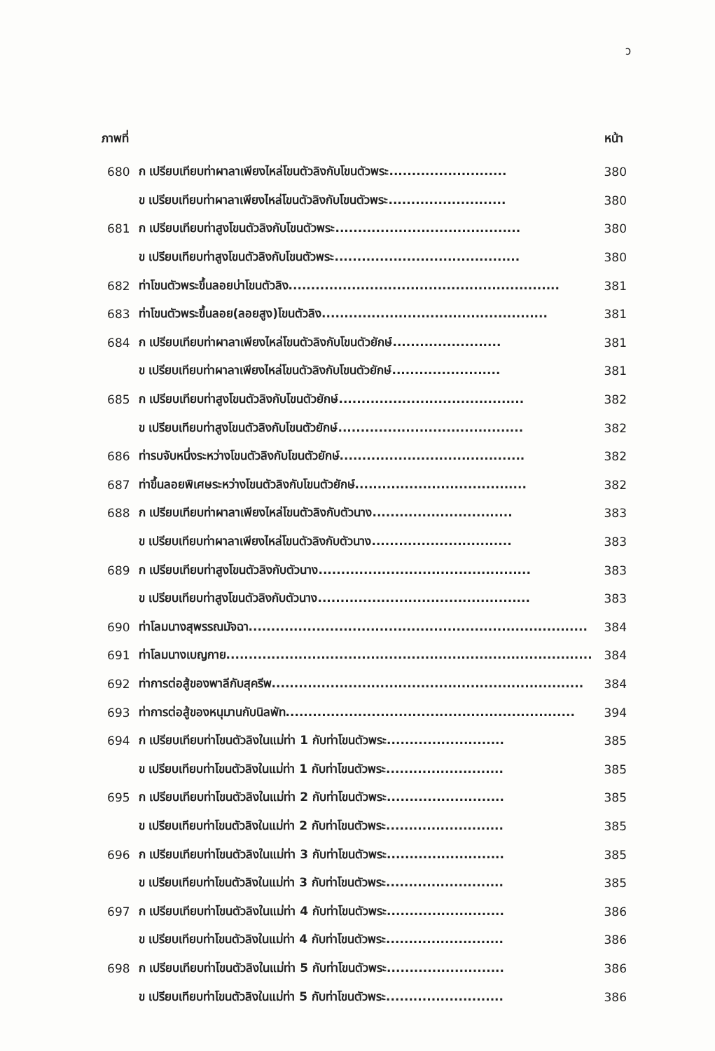ว
ภาพที่ หน้า
| 680 | ก เปรียบเทียบท่าผาลาเพียงไหล่โขนตัวลิงกับโขนตัวพระ.......................... | 380 |
| | ข เปรียบเทียบท่าผาลาเพียงไหล่โขนตัวลิงกับโขนตัวพระ.......................... | 380 |
| 681 | ก เปรียบเทียบท่าสูงโขนตัวลิงกับโขนตัวพระ......................................... | 380 |
| | ข เปรียบเทียบท่าสูงโขนตัวลิงกับโขนตัวพระ......................................... | 380 |
| 682 | ท่าโขนตัวพระขึ้นลอยบ่าโขนตัวลิง............................................................ | 381 |
| 683 | ท่าโขนตัวพระขึ้นลอย(ลอยสูง)โขนตัวลิง.................................................. | 381 |
| 684 | ก เปรียบเทียบท่าผาลาเพียงไหล่โขนตัวลิงกับโขนตัวยักษ์........................ | 381 |
| | ข เปรียบเทียบท่าผาลาเพียงไหล่โขนตัวลิงกับโขนตัวยักษ์........................ | 381 |
| 685 | ก เปรียบเทียบท่าสูงโขนตัวลิงกับโขนตัวยักษ์......................................... | 382 |
| | ข เปรียบเทียบท่าสูงโขนตัวลิงกับโขนตัวยักษ์......................................... | 382 |
| 686 | ท่ารบจับหนึ่งระหว่างโขนตัวลิงกับโขนตัวยักษ์......................................... | 382 |
| 687 | ท่าขึ้นลอยพิเศษระหว่างโขนตัวลิงกับโขนตัวยักษ์...................................... | 382 |
| 688 | ก เปรียบเทียบท่าผาลาเพียงไหล่โขนตัวลิงกับตัวนาง............................... | 383 |
| | ข เปรียบเทียบท่าผาลาเพียงไหล่โขนตัวลิงกับตัวนาง............................... | 383 |
| 689 | ก เปรียบเทียบท่าสูงโขนตัวลิงกับตัวนาง............................................... | 383 |
| | ข เปรียบเทียบท่าสูงโขนตัวลิงกับตัวนาง............................................... | 383 |
| 690 | ท่าโลมนางสุพรรณมัจฉา........................................................................... | 384 |
| 691 | ท่าโลมนางเบญกาย................................................................................. | 384 |
| 692 | ท่าการต่อสู้ของพาลีกับสุครีพ..................................................................... | 384 |
| 693 | ท่าการต่อสู้ของหนุมานกับนิลพัท................................................................ | 394 |
| 694 | ก เปรียบเทียบท่าโขนตัวลิงในแม่ท่า 1 กับท่าโขนตัวพระ.......................... | 385 |
| | ข เปรียบเทียบท่าโขนตัวลิงในแม่ท่า 1 กับท่าโขนตัวพระ.......................... | 385 |
| 695 | ก เปรียบเทียบท่าโขนตัวลิงในแม่ท่า 2 กับท่าโขนตัวพระ.......................... | 385 |
| | ข เปรียบเทียบท่าโขนตัวลิงในแม่ท่า 2 กับท่าโขนตัวพระ.......................... | 385 |
| 696 | ก เปรียบเทียบท่าโขนตัวลิงในแม่ท่า 3 กับท่าโขนตัวพระ.......................... | 385 |
| | ข เปรียบเทียบท่าโขนตัวลิงในแม่ท่า 3 กับท่าโขนตัวพระ.......................... | 385 |
| 697 | ก เปรียบเทียบท่าโขนตัวลิงในแม่ท่า 4 กับท่าโขนตัวพระ.......................... | 386 |
| | ข เปรียบเทียบท่าโขนตัวลิงในแม่ท่า 4 กับท่าโขนตัวพระ.......................... | 386 |
| 698 | ก เปรียบเทียบท่าโขนตัวลิงในแม่ท่า 5 กับท่าโขนตัวพระ.......................... | 386 |
| | ข เปรียบเทียบท่าโขนตัวลิงในแม่ท่า 5 กับท่าโขนตัวพระ.......................... | 386 |